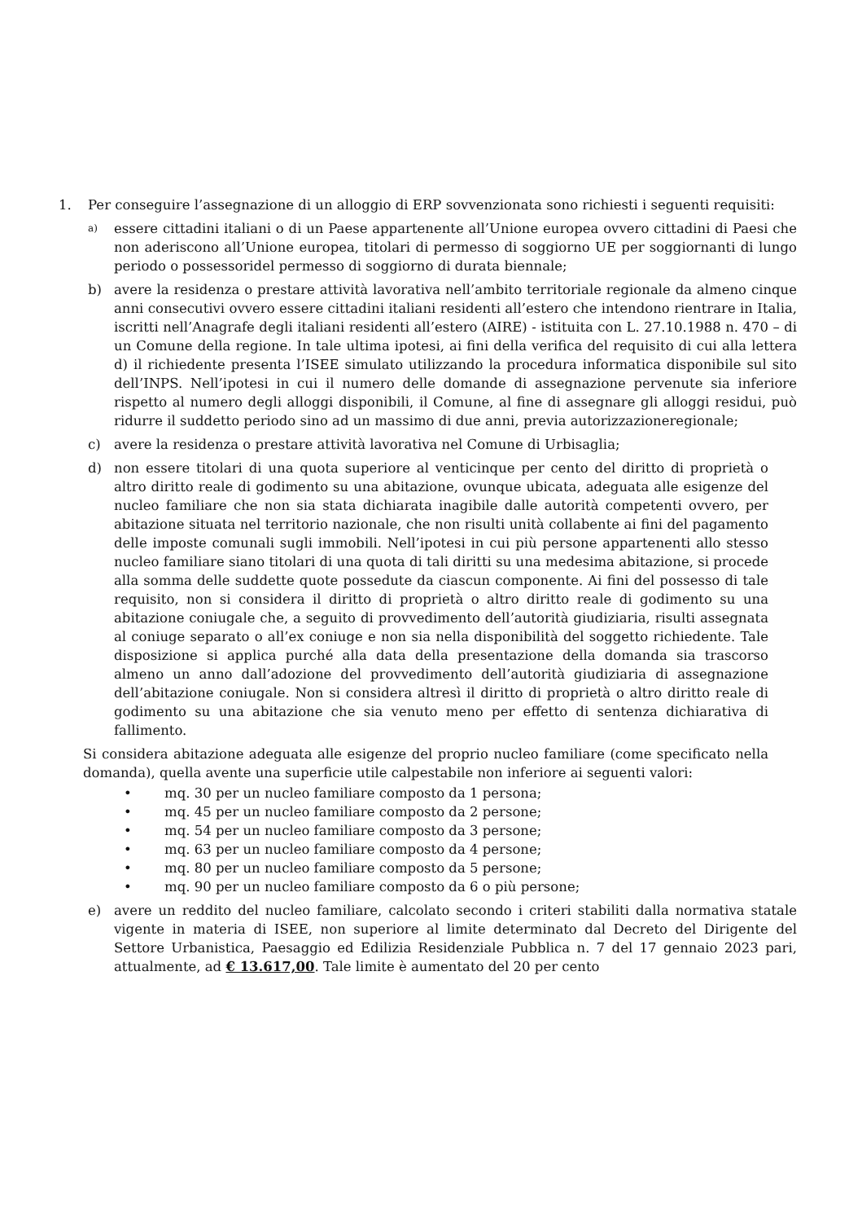1. Per conseguire l’assegnazione di un alloggio di ERP sovvenzionata sono richiesti i seguenti requisiti:
a)
essere cittadini italiani o di un Paese appartenente all’Unione europea ovvero cittadini di Paesi che non aderiscono all’Unione europea, titolari di permesso di soggiorno UE per soggiornanti di lungo periodo o possessoridel permesso di soggiorno di durata biennale;
b) avere la residenza o prestare attività lavorativa nell’ambito territoriale regionale da almeno cinque anni consecutivi ovvero essere cittadini italiani residenti all’estero che intendono rientrare in Italia, iscritti nell’Anagrafe degli italiani residenti all’estero (AIRE) - istituita con L. 27.10.1988 n. 470 – di un Comune della regione. In tale ultima ipotesi, ai fini della verifica del requisito di cui alla lettera d) il richiedente presenta l’ISEE simulato utilizzando la procedura informatica disponibile sul sito dell’INPS. Nell’ipotesi in cui il numero delle domande di assegnazione pervenute sia inferiore rispetto al numero degli alloggi disponibili, il Comune, al fine di assegnare gli alloggi residui, può ridurre il suddetto periodo sino ad un massimo di due anni, previa autorizzazioneregionale;
c) avere la residenza o prestare attività lavorativa nel Comune di Urbisaglia;
d) non essere titolari di una quota superiore al venticinque per cento del diritto di proprietà o altro diritto reale di godimento su una abitazione, ovunque ubicata, adeguata alle esigenze del nucleo familiare che non sia stata dichiarata inagibile dalle autorità competenti ovvero, per abitazione situata nel territorio nazionale, che non risulti unità collabente ai fini del pagamento delle imposte comunali sugli immobili. Nell’ipotesi in cui più persone appartenenti allo stesso nucleo familiare siano titolari di una quota di tali diritti su una medesima abitazione, si procede alla somma delle suddette quote possedute da ciascun componente. Ai fini del possesso di tale requisito, non si considera il diritto di proprietà o altro diritto reale di godimento su una abitazione coniugale che, a seguito di provvedimento dell’autorità giudiziaria, risulti assegnata al coniuge separato o all’ex coniuge e non sia nella disponibilità del soggetto richiedente. Tale disposizione si applica purché alla data della presentazione della domanda sia trascorso almeno un anno dall’adozione del provvedimento dell’autorità giudiziaria di assegnazione dell’abitazione coniugale. Non si considera altresì il diritto di proprietà o altro diritto reale di godimento su una abitazione che sia venuto meno per effetto di sentenza dichiarativa di fallimento.
Si considera abitazione adeguata alle esigenze del proprio nucleo familiare (come specificato nella domanda), quella avente una superficie utile calpestabile non inferiore ai seguenti valori:
• mq. 30 per un nucleo familiare composto da 1 persona;
• mq. 45 per un nucleo familiare composto da 2 persone;
• mq. 54 per un nucleo familiare composto da 3 persone;
• mq. 63 per un nucleo familiare composto da 4 persone;
• mq. 80 per un nucleo familiare composto da 5 persone;
• mq. 90 per un nucleo familiare composto da 6 o più persone;
e) avere un reddito del nucleo familiare, calcolato secondo i criteri stabiliti dalla normativa statale vigente in materia di ISEE, non superiore al limite determinato dal Decreto del Dirigente del Settore Urbanistica, Paesaggio ed Edilizia Residenziale Pubblica n. 7 del 17 gennaio 2023 pari, attualmente, ad € 13.617,00. Tale limite è aumentato del 20 per cento